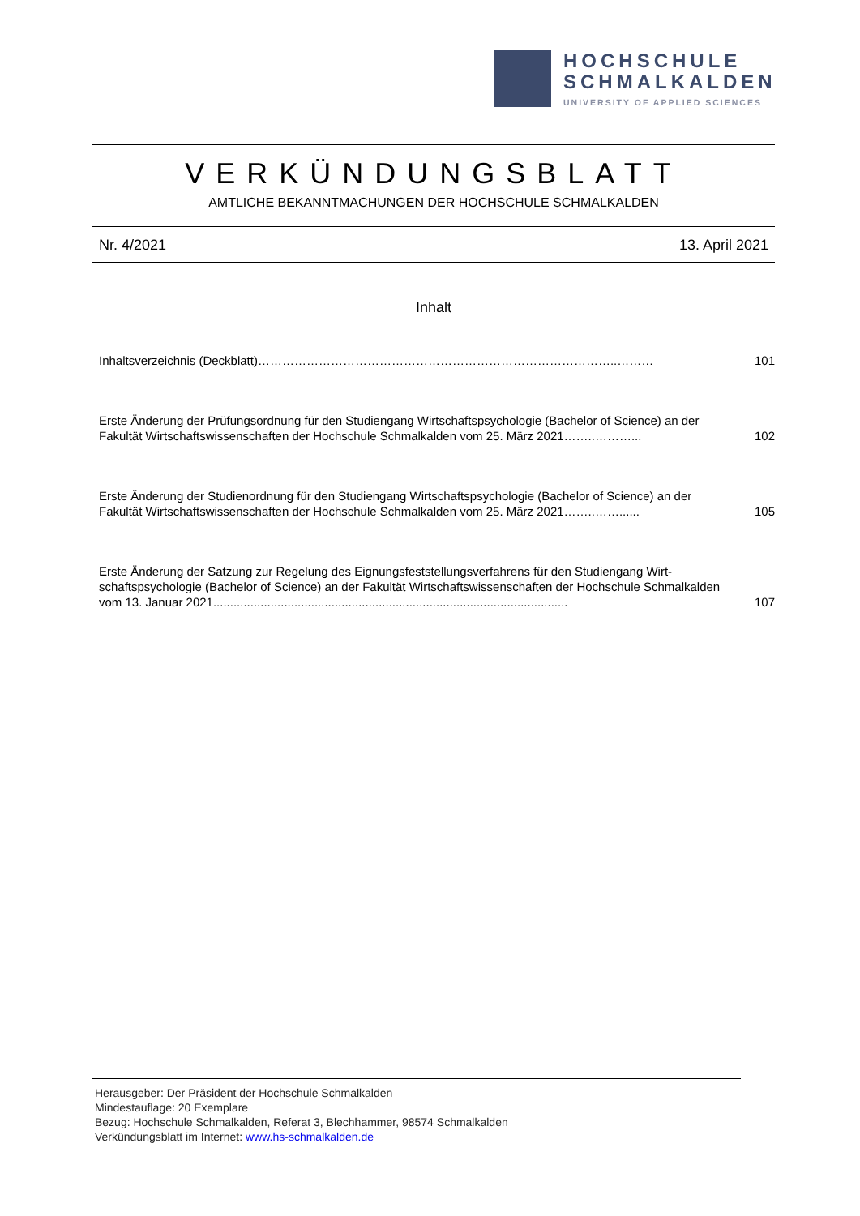HOCHSCHULE
SCHMALKALDEN
UNIVERSITY OF APPLIED SCIENCES
VERKÜNDUNGSBLATT
AMTLICHE BEKANNTMACHUNGEN DER HOCHSCHULE SCHMALKALDEN
Nr. 4/2021 13. April 2021
Inhalt
Inhaltsverzeichnis (Deckblatt)……………………………………………………………………………..………
101
Erste Änderung der Prüfungsordnung für den Studiengang Wirtschaftspsychologie (Bachelor of Science) an der Fakultät Wirtschaftswissenschaften der Hochschule Schmalkalden vom 25. März 2021……..………...
102
Erste Änderung der Studienordnung für den Studiengang Wirtschaftspsychologie (Bachelor of Science) an der Fakultät Wirtschaftswissenschaften der Hochschule Schmalkalden vom 25. März 2021……..……......
105
Erste Änderung der Satzung zur Regelung des Eignungsfeststellungsverfahrens für den Studiengang Wirt-schaftspsychologie (Bachelor of Science) an der Fakultät Wirtschaftswissenschaften der Hochschule Schmalkalden vom 13. Januar 2021.........................................................................................................
107
Herausgeber: Der Präsident der Hochschule Schmalkalden
Mindestauflage: 20 Exemplare
Bezug: Hochschule Schmalkalden, Referat 3, Blechhammer, 98574 Schmalkalden
Verkündungsblatt im Internet: www.hs-schmalkalden.de